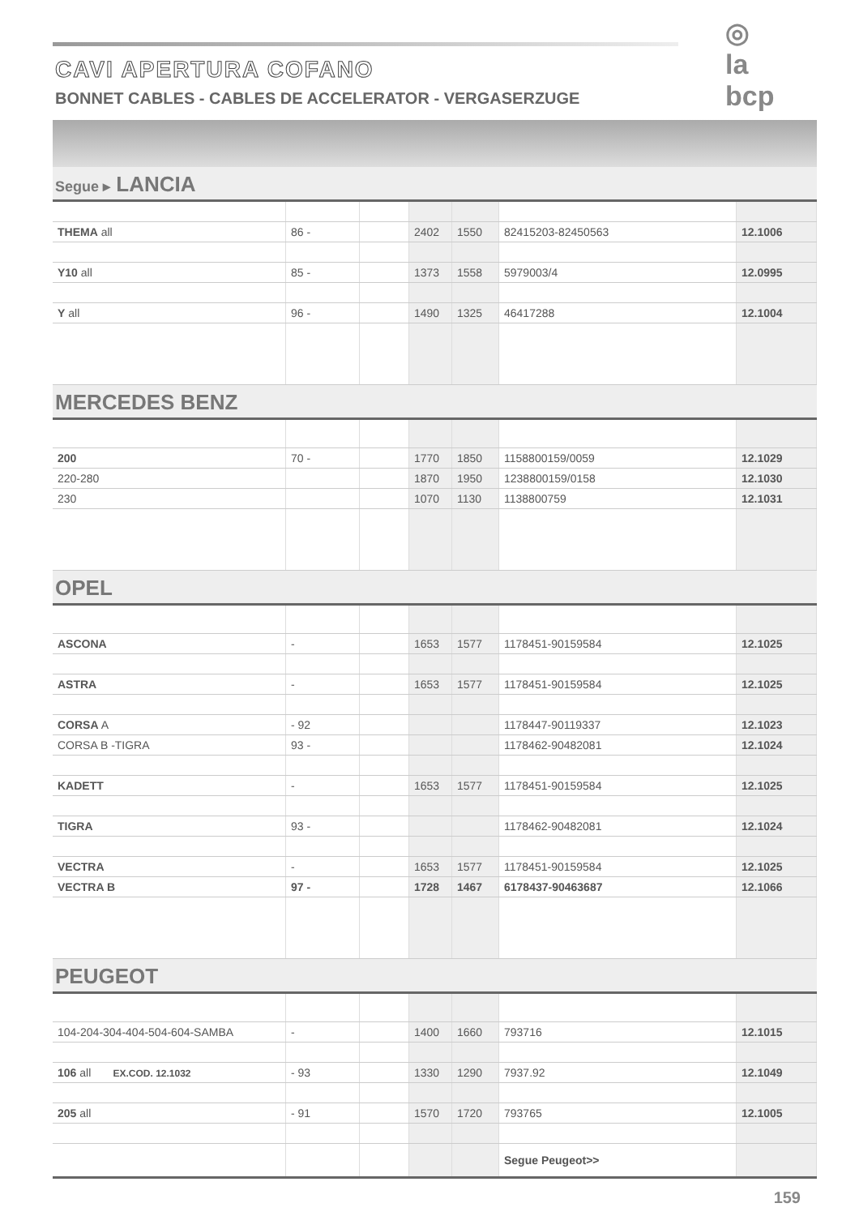CAVI APERTURA COFANO
BONNET CABLES - CABLES DE ACCELERATOR - VERGASERZUGE
◎
la bcp
Segue ▸ LANCIA
| THEMA all | 86 - | | 2402 | 1550 | 82415203-82450563 | 12.1006 |
| Y10 all | 85 - | | 1373 | 1558 | 5979003/4 | 12.0995 |
| Y all | 96 - | | 1490 | 1325 | 46417288 | 12.1004 |
MERCEDES BENZ
| 200 | 70 - | | 1770 | 1850 | 1158800159/0059 | 12.1029 |
| 220-280 | | | 1870 | 1950 | 1238800159/0158 | 12.1030 |
| 230 | | | 1070 | 1130 | 1138800759 | 12.1031 |
OPEL
| ASCONA | - | | 1653 | 1577 | 1178451-90159584 | 12.1025 |
| ASTRA | - | | 1653 | 1577 | 1178451-90159584 | 12.1025 |
| CORSA A | - 92 | | | | 1178447-90119337 | 12.1023 |
| CORSA B -TIGRA | 93 - | | | | 1178462-90482081 | 12.1024 |
| KADETT | - | | 1653 | 1577 | 1178451-90159584 | 12.1025 |
| TIGRA | 93 - | | | | 1178462-90482081 | 12.1024 |
| VECTRA | - | | 1653 | 1577 | 1178451-90159584 | 12.1025 |
| VECTRA B | 97 - | | 1728 | 1467 | 6178437-90463687 | 12.1066 |
PEUGEOT
| 104-204-304-404-504-604-SAMBA | - | | 1400 | 1660 | 793716 | 12.1015 |
| 106 all EX.COD. 12.1032 | - 93 | | 1330 | 1290 | 7937.92 | 12.1049 |
| 205 all | - 91 | | 1570 | 1720 | 793765 | 12.1005 |
| | | | | | Segue Peugeot>> | |
159